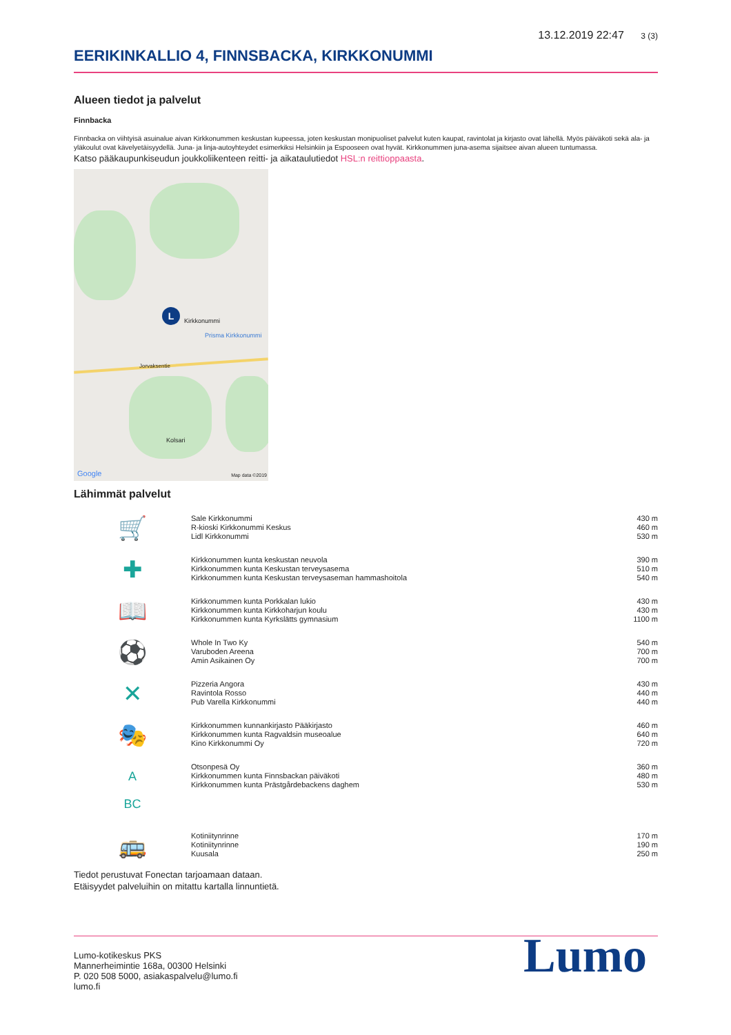13.12.2019 22:47 3 (3)
EERIKINKALLIO 4, FINNSBACKA, KIRKKONUMMI
Alueen tiedot ja palvelut
Finnbacka
Finnbacka on viihtyisä asuinalue aivan Kirkkonummen keskustan kupeessa, joten keskustan monipuoliset palvelut kuten kaupat, ravintolat ja kirjasto ovat lähellä. Myös päiväkoti sekä ala- ja yläkoulut ovat kävelyetäisyydellä. Juna- ja linja-autoyhteydet esimerkiksi Helsinkiin ja Espooseen ovat hyvät. Kirkkonummen juna-asema sijaitsee aivan alueen tuntumassa.
Katso pääkaupunkiseudun joukkoliikenteen reitti- ja aikataulutiedot HSL:n reittioppaasta.
Kirkkonummi
Prisma Kirkkonummi
Jorvaksentie
Kolsari
L
Google Map data ©2019
Lähimmät palvelut
| 🛒 | Sale Kirkkonummi R-kioski Kirkkonummi Keskus Lidl Kirkkonummi | 430 m 460 m 530 m |
| ✚ | Kirkkonummen kunta keskustan neuvola Kirkkonummen kunta Keskustan terveysasema Kirkkonummen kunta Keskustan terveysaseman hammashoitola | 390 m 510 m 540 m |
| 📖 | Kirkkonummen kunta Porkkalan lukio Kirkkonummen kunta Kirkkoharjun koulu Kirkkonummen kunta Kyrkslätts gymnasium | 430 m 430 m 1100 m |
| ⚽ | Whole In Two Ky Varuboden Areena Amin Asikainen Oy | 540 m 700 m 700 m |
| ✕ | Pizzeria Angora Ravintola Rosso Pub Varella Kirkkonummi | 430 m 440 m 440 m |
| 🎭 | Kirkkonummen kunnankirjasto Pääkirjasto Kirkkonummen kunta Ragvaldsin museoalue Kino Kirkkonummi Oy | 460 m 640 m 720 m |
| A BC | Otsonpesä Oy Kirkkonummen kunta Finnsbackan päiväkoti Kirkkonummen kunta Prästgårdebackens daghem | 360 m 480 m 530 m |
| 🚌 | Kotiniitynrinne Kotiniitynrinne Kuusala | 170 m 190 m 250 m |
Tiedot perustuvat Fonectan tarjoamaan dataan.
Etäisyydet palveluihin on mitattu kartalla linnuntietä.
Lumo-kotikeskus PKS
Mannerheimintie 168a, 00300 Helsinki
P. 020 508 5000, asiakaspalvelu@lumo.fi
lumo.fi
Lumo